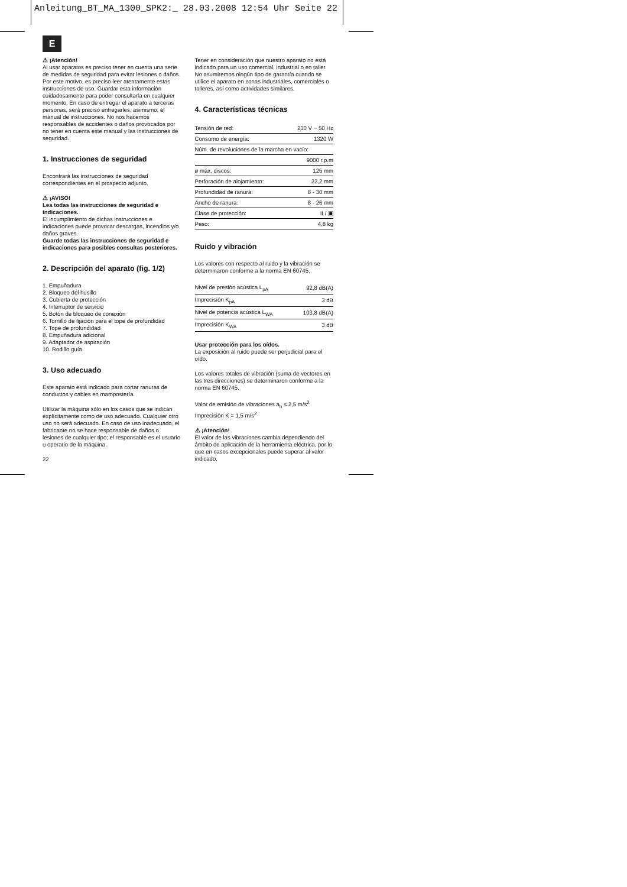Anleitung_BT_MA_1300_SPK2:_ 28.03.2008 12:54 Uhr Seite 22
E
⚠ ¡Atención!
Al usar aparatos es preciso tener en cuenta una serie de medidas de seguridad para evitar lesiones o daños. Por este motivo, es preciso leer atentamente estas instrucciones de uso. Guardar esta información cuidadosamente para poder consultarla en cualquier momento. En caso de entregar el aparato a terceras personas, será preciso entregarles, asimismo, el manual de instrucciones. No nos hacemos responsables de accidentes o daños provocados por no tener en cuenta este manual y las instrucciones de seguridad.
1. Instrucciones de seguridad
Encontrará las instrucciones de seguridad correspondientes en el prospecto adjunto.
⚠ ¡AVISO!
Lea todas las instrucciones de seguridad e indicaciones.
El incumplimiento de dichas instrucciones e indicaciones puede provocar descargas, incendios y/o daños graves.
Guarde todas las instrucciones de seguridad e indicaciones para posibles consultas posteriores.
2. Descripción del aparato (fig. 1/2)
1. Empuñadura
2. Bloqueo del husillo
3. Cubierta de protección
4. Interruptor de servicio
5. Botón de bloqueo de conexión
6. Tornillo de fijación para el tope de profundidad
7. Tope de profundidad
8. Empuñadura adicional
9. Adaptador de aspiración
10. Rodillo guía
3. Uso adecuado
Este aparato está indicado para cortar ranuras de conductos y cables en mampostería.
Utilizar la máquina sólo en los casos que se indican explícitamente como de uso adecuado. Cualquier otro uso no será adecuado. En caso de uso inadecuado, el fabricante no se hace responsable de daños o lesiones de cualquier tipo; el responsable es el usuario u operario de la máquina.
22
Tener en consideración que nuestro aparato no está indicado para un uso comercial, industrial o en taller. No asumiremos ningún tipo de garantía cuando se utilice el aparato en zonas industriales, comerciales o talleres, así como actividades similares.
4. Características técnicas
| Tensión de red: | 230 V ~ 50 Hz |
| Consumo de energía: | 1320 W |
| Núm. de revoluciones de la marcha en vacío: | |
| | 9000 r.p.m |
| ø máx. discos: | 125 mm |
| Perforación de alojamiento: | 22,2 mm |
| Profundidad de ranura: | 8 - 30 mm |
| Ancho de ranura: | 8 - 26 mm |
| Clase de protección: | II / ▣ |
| Peso: | 4,8 kg |
Ruido y vibración
Los valores con respecto al ruido y la vibración se determinaron conforme a la norma EN 60745.
| Nivel de presión acústica L<sub>pA</sub> | 92,8 dB(A) |
| Imprecisión K<sub>pA</sub> | 3 dB |
| Nivel de potencia acústica L<sub>WA</sub> | 103,8 dB(A) |
| Imprecisión K<sub>WA</sub> | 3 dB |
Usar protección para los oídos.
La exposición al ruido puede ser perjudicial para el oído.
Los valores totales de vibración (suma de vectores en las tres direcciones) se determinaron conforme a la norma EN 60745.
Valor de emisión de vibraciones a<sub>h</sub> ≤ 2,5 m/s<sup>2</sup>
Imprecisión K = 1,5 m/s<sup>2</sup>
⚠ ¡Atención!
El valor de las vibraciones cambia dependiendo del ámbito de aplicación de la herramienta eléctrica, por lo que en casos excepcionales puede superar al valor indicado.